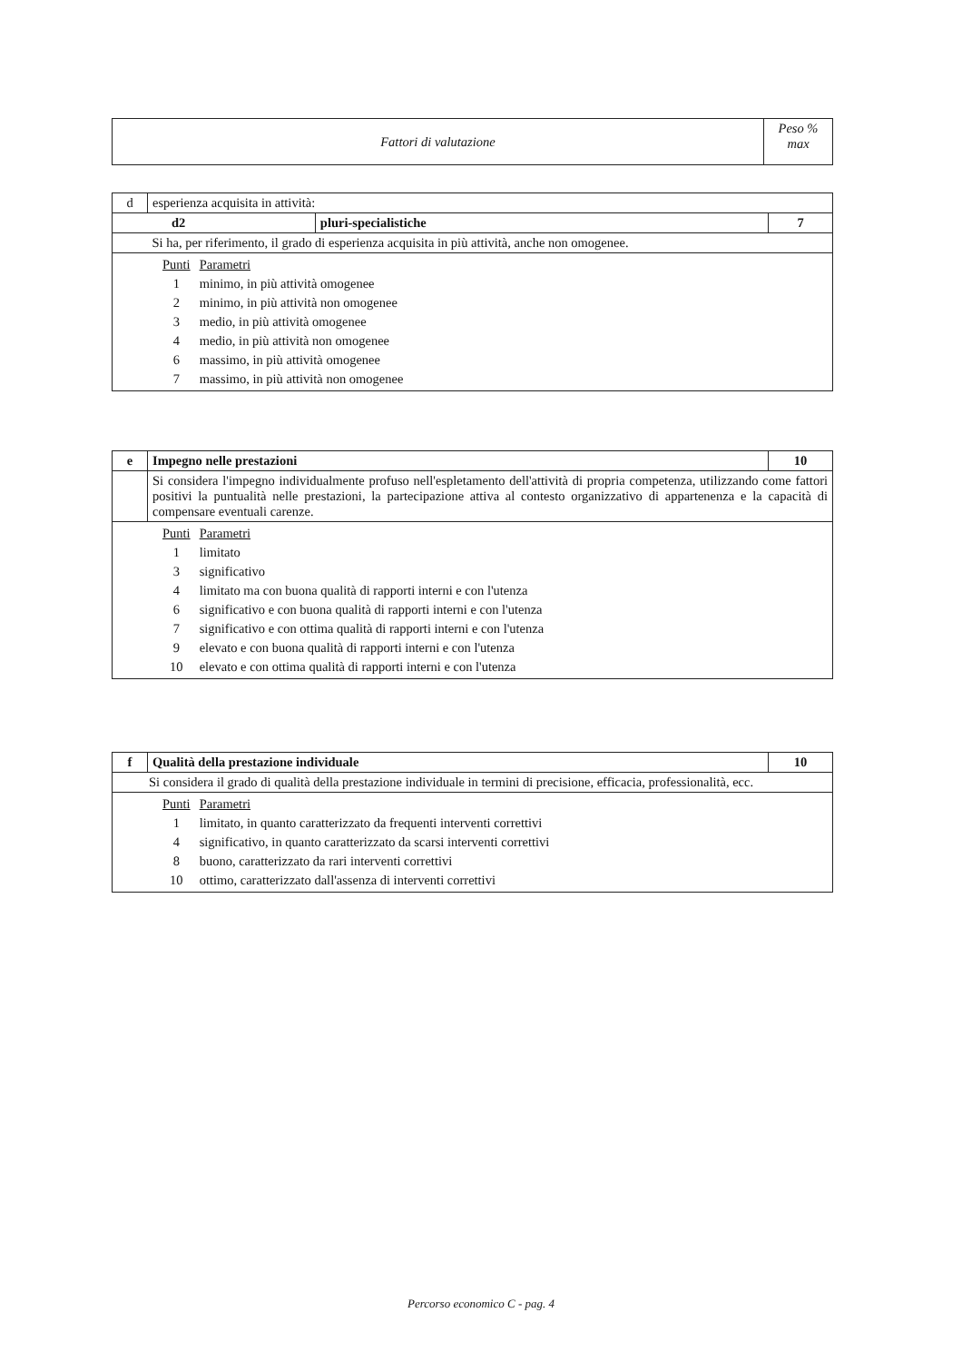| Fattori di valutazione | Peso % max |
| d | esperienza acquisita in attività: | | |
| d2 | | pluri-specialistiche | 7 |
| | Si ha, per riferimento, il grado di esperienza acquisita in più attività, anche non omogenee. | | |
| / Punti / Parametri / / 1 / minimo, in più attività omogenee / / 2 / minimo, in più attività non omogenee / / 3 / medio, in più attività omogenee / / 4 / medio, in più attività non omogenee / / 6 / massimo, in più attività omogenee / / 7 / massimo, in più attività non omogenee / | | | |
| e | Impegno nelle prestazioni | 10 |
| | Si considera l'impegno individualmente profuso nell'espletamento dell'attività di propria competenza, utilizzando come fattori positivi la puntualità nelle prestazioni, la partecipazione attiva al contesto organizzativo di appartenenza e la capacità di compensare eventuali carenze. | |
| / Punti / Parametri / / 1 / limitato / / 3 / significativo / / 4 / limitato ma con buona qualità di rapporti interni e con l'utenza / / 6 / significativo e con buona qualità di rapporti interni e con l'utenza / / 7 / significativo e con ottima qualità di rapporti interni e con l'utenza / / 9 / elevato e con buona qualità di rapporti interni e con l'utenza / / 10 / elevato e con ottima qualità di rapporti interni e con l'utenza / | | |
| f | Qualità della prestazione individuale | 10 |
| Si considera il grado di qualità della prestazione individuale in termini di precisione, efficacia, professionalità, ecc. | | |
| / Punti / Parametri / / 1 / limitato, in quanto caratterizzato da frequenti interventi correttivi / / 4 / significativo, in quanto caratterizzato da scarsi interventi correttivi / / 8 / buono, caratterizzato da rari interventi correttivi / / 10 / ottimo, caratterizzato dall'assenza di interventi correttivi / | | |
Percorso economico C - pag. 4